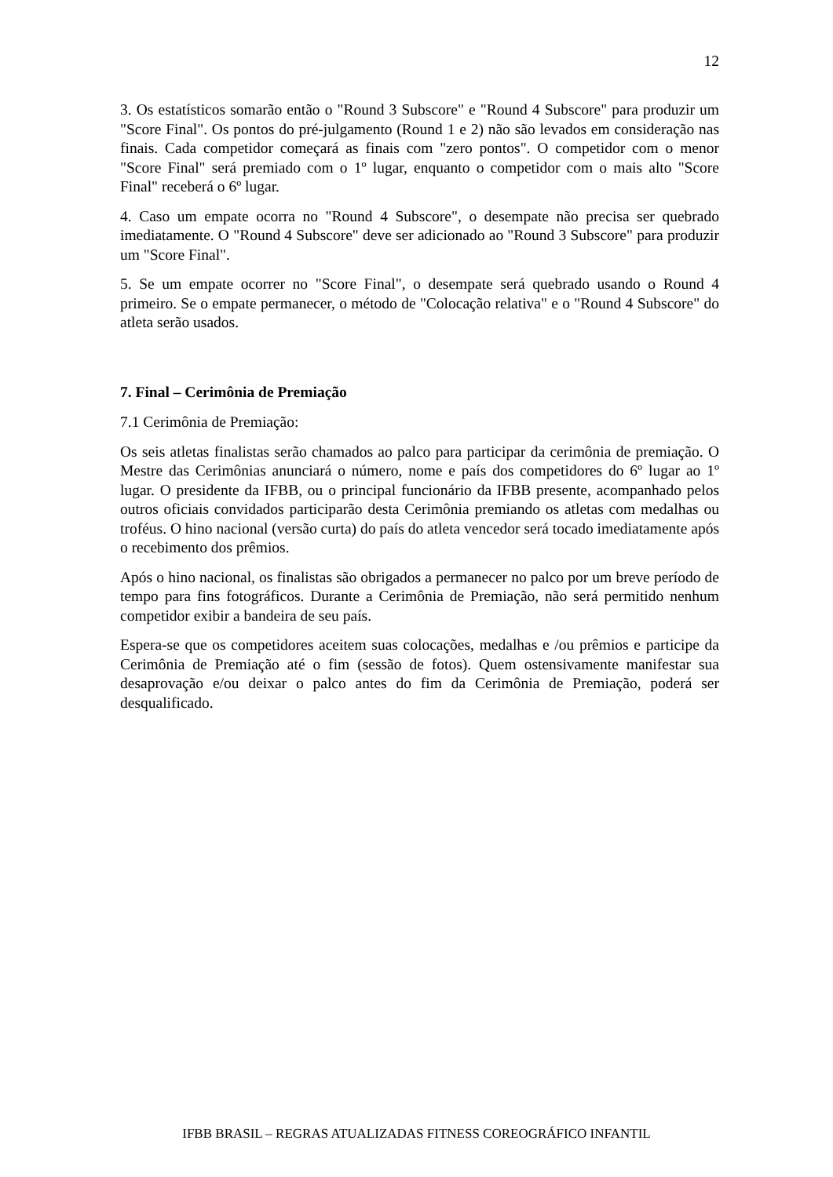12
3. Os estatísticos somarão então o "Round 3 Subscore" e "Round 4 Subscore" para produzir um "Score Final". Os pontos do pré-julgamento (Round 1 e 2) não são levados em consideração nas finais. Cada competidor começará as finais com "zero pontos". O competidor com o menor "Score Final" será premiado com o 1º lugar, enquanto o competidor com o mais alto "Score Final" receberá o 6º lugar.
4. Caso um empate ocorra no "Round 4 Subscore", o desempate não precisa ser quebrado imediatamente. O "Round 4 Subscore" deve ser adicionado ao "Round 3 Subscore" para produzir um "Score Final".
5. Se um empate ocorrer no "Score Final", o desempate será quebrado usando o Round 4 primeiro. Se o empate permanecer, o método de "Colocação relativa" e o "Round 4 Subscore" do atleta serão usados.
7. Final – Cerimônia de Premiação
7.1 Cerimônia de Premiação:
Os seis atletas finalistas serão chamados ao palco para participar da cerimônia de premiação. O Mestre das Cerimônias anunciará o número, nome e país dos competidores do 6º lugar ao 1º lugar. O presidente da IFBB, ou o principal funcionário da IFBB presente, acompanhado pelos outros oficiais convidados participarão desta Cerimônia premiando os atletas com medalhas ou troféus. O hino nacional (versão curta) do país do atleta vencedor será tocado imediatamente após o recebimento dos prêmios.
Após o hino nacional, os finalistas são obrigados a permanecer no palco por um breve período de tempo para fins fotográficos. Durante a Cerimônia de Premiação, não será permitido nenhum competidor exibir a bandeira de seu país.
Espera-se que os competidores aceitem suas colocações, medalhas e /ou prêmios e participe da Cerimônia de Premiação até o fim (sessão de fotos). Quem ostensivamente manifestar sua desaprovação e/ou deixar o palco antes do fim da Cerimônia de Premiação, poderá ser desqualificado.
IFBB BRASIL – REGRAS ATUALIZADAS FITNESS COREOGRÁFICO INFANTIL